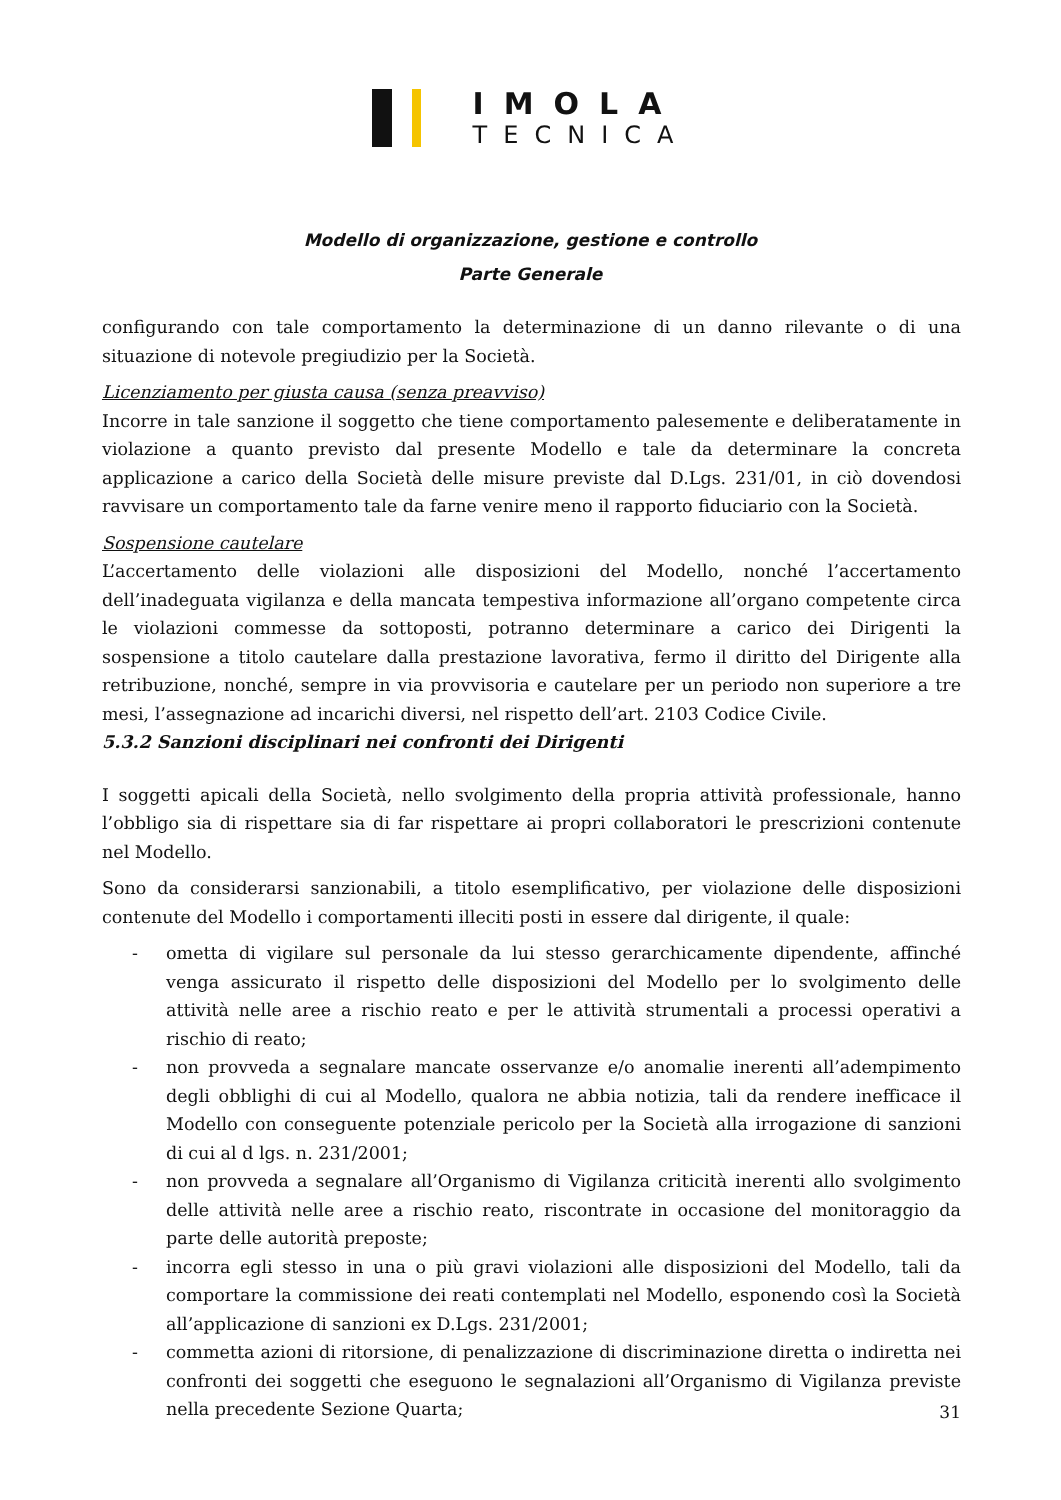IMOLA
TECNICA
Modello di organizzazione, gestione e controllo
Parte Generale
configurando con tale comportamento la determinazione di un danno rilevante o di una situazione di notevole pregiudizio per la Società.
Licenziamento per giusta causa (senza preavviso)
Incorre in tale sanzione il soggetto che tiene comportamento palesemente e deliberatamente in violazione a quanto previsto dal presente Modello e tale da determinare la concreta applicazione a carico della Società delle misure previste dal D.Lgs. 231/01, in ciò dovendosi ravvisare un comportamento tale da farne venire meno il rapporto fiduciario con la Società.
Sospensione cautelare
L’accertamento delle violazioni alle disposizioni del Modello, nonché l’accertamento dell’inadeguata vigilanza e della mancata tempestiva informazione all’organo competente circa le violazioni commesse da sottoposti, potranno determinare a carico dei Dirigenti la sospensione a titolo cautelare dalla prestazione lavorativa, fermo il diritto del Dirigente alla retribuzione, nonché, sempre in via provvisoria e cautelare per un periodo non superiore a tre mesi, l’assegnazione ad incarichi diversi, nel rispetto dell’art. 2103 Codice Civile.
5.3.2 Sanzioni disciplinari nei confronti dei Dirigenti
I soggetti apicali della Società, nello svolgimento della propria attività professionale, hanno l’obbligo sia di rispettare sia di far rispettare ai propri collaboratori le prescrizioni contenute nel Modello.
Sono da considerarsi sanzionabili, a titolo esemplificativo, per violazione delle disposizioni contenute del Modello i comportamenti illeciti posti in essere dal dirigente, il quale:
- ometta di vigilare sul personale da lui stesso gerarchicamente dipendente, affinché venga assicurato il rispetto delle disposizioni del Modello per lo svolgimento delle attività nelle aree a rischio reato e per le attività strumentali a processi operativi a rischio di reato;
- non provveda a segnalare mancate osservanze e/o anomalie inerenti all’adempimento degli obblighi di cui al Modello, qualora ne abbia notizia, tali da rendere inefficace il Modello con conseguente potenziale pericolo per la Società alla irrogazione di sanzioni di cui al d lgs. n. 231/2001;
- non provveda a segnalare all’Organismo di Vigilanza criticità inerenti allo svolgimento delle attività nelle aree a rischio reato, riscontrate in occasione del monitoraggio da parte delle autorità preposte;
- incorra egli stesso in una o più gravi violazioni alle disposizioni del Modello, tali da comportare la commissione dei reati contemplati nel Modello, esponendo così la Società all’applicazione di sanzioni ex D.Lgs. 231/2001;
- commetta azioni di ritorsione, di penalizzazione di discriminazione diretta o indiretta nei confronti dei soggetti che eseguono le segnalazioni all’Organismo di Vigilanza previste nella precedente Sezione Quarta;
31